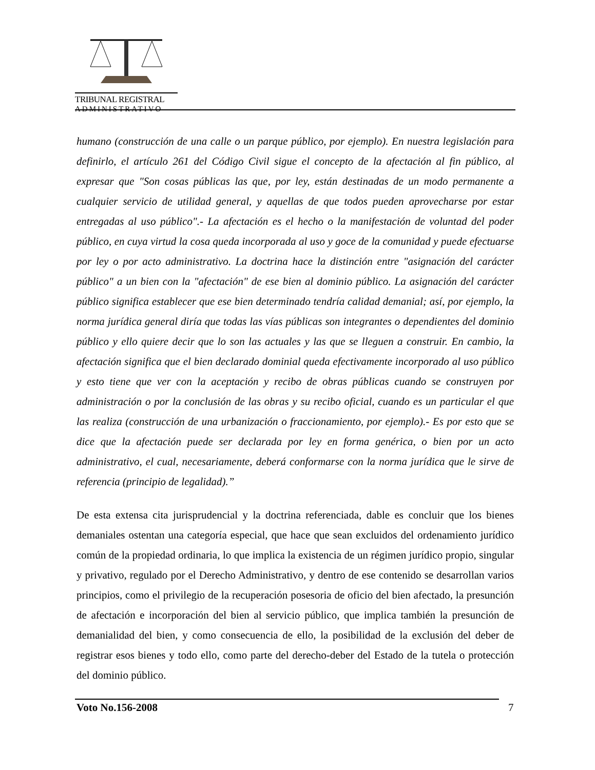TRIBUNAL REGISTRAL
ADMINISTRATIVO
humano (construcción de una calle o un parque público, por ejemplo). En nuestra legislación para definirlo, el artículo 261 del Código Civil sigue el concepto de la afectación al fin público, al expresar que "Son cosas públicas las que, por ley, están destinadas de un modo permanente a cualquier servicio de utilidad general, y aquellas de que todos pueden aprovecharse por estar entregadas al uso público".- La afectación es el hecho o la manifestación de voluntad del poder público, en cuya virtud la cosa queda incorporada al uso y goce de la comunidad y puede efectuarse por ley o por acto administrativo. La doctrina hace la distinción entre "asignación del carácter público" a un bien con la "afectación" de ese bien al dominio público. La asignación del carácter público significa establecer que ese bien determinado tendría calidad demanial; así, por ejemplo, la norma jurídica general diría que todas las vías públicas son integrantes o dependientes del dominio público y ello quiere decir que lo son las actuales y las que se lleguen a construir. En cambio, la afectación significa que el bien declarado dominial queda efectivamente incorporado al uso público y esto tiene que ver con la aceptación y recibo de obras públicas cuando se construyen por administración o por la conclusión de las obras y su recibo oficial, cuando es un particular el que las realiza (construcción de una urbanización o fraccionamiento, por ejemplo).- Es por esto que se dice que la afectación puede ser declarada por ley en forma genérica, o bien por un acto administrativo, el cual, necesariamente, deberá conformarse con la norma jurídica que le sirve de referencia (principio de legalidad).”
De esta extensa cita jurisprudencial y la doctrina referenciada, dable es concluir que los bienes demaniales ostentan una categoría especial, que hace que sean excluidos del ordenamiento jurídico común de la propiedad ordinaria, lo que implica la existencia de un régimen jurídico propio, singular y privativo, regulado por el Derecho Administrativo, y dentro de ese contenido se desarrollan varios principios, como el privilegio de la recuperación posesoria de oficio del bien afectado, la presunción de afectación e incorporación del bien al servicio público, que implica también la presunción de demanialidad del bien, y como consecuencia de ello, la posibilidad de la exclusión del deber de registrar esos bienes y todo ello, como parte del derecho-deber del Estado de la tutela o protección del dominio público.
Voto No.156-2008 7